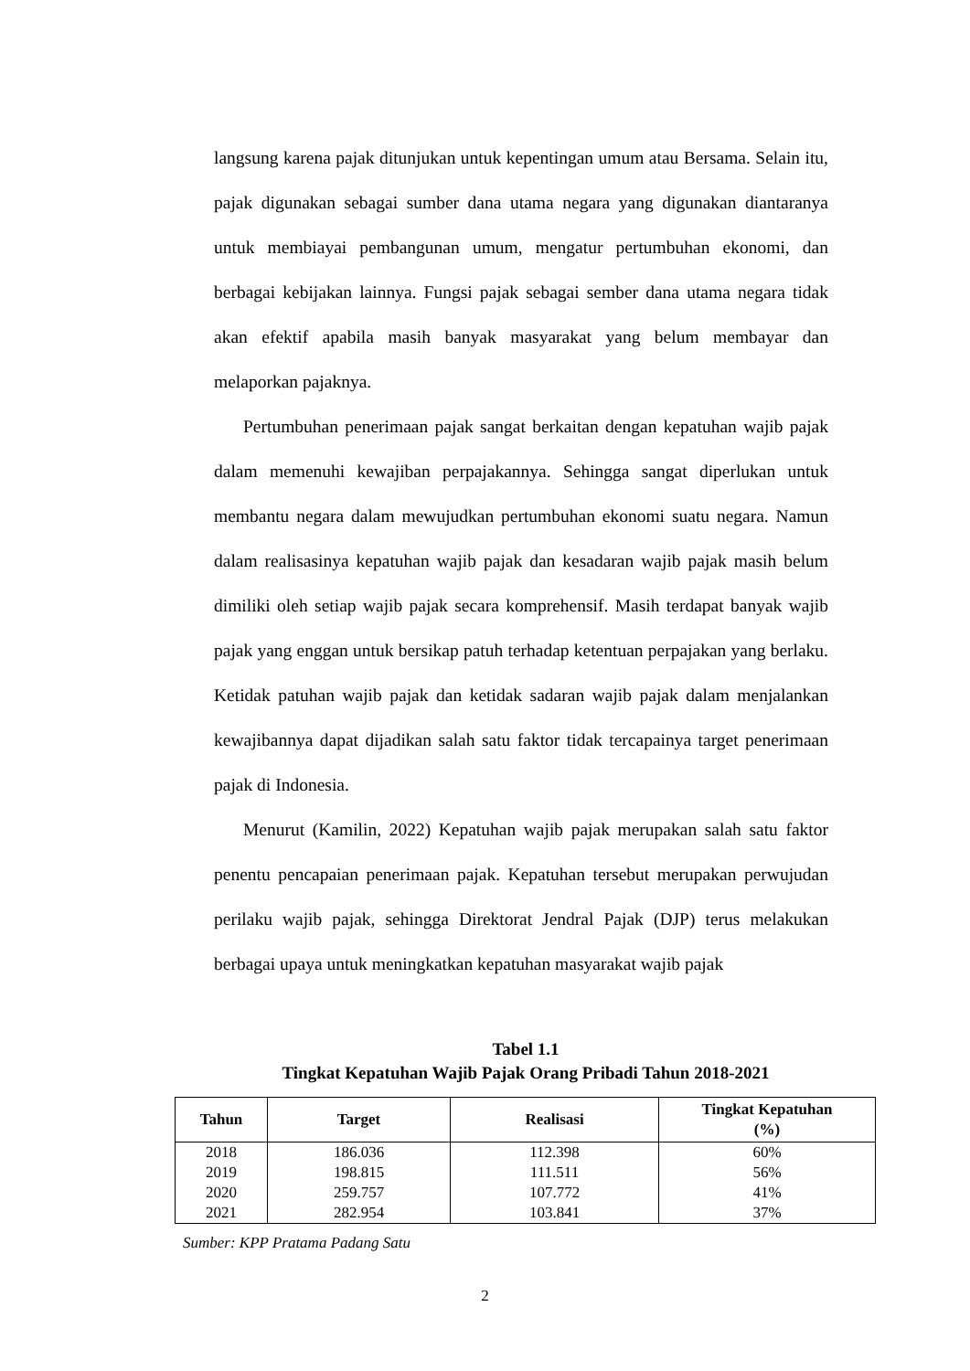langsung karena pajak ditunjukan untuk kepentingan umum atau Bersama. Selain itu, pajak digunakan sebagai sumber dana utama negara yang digunakan diantaranya untuk membiayai pembangunan umum, mengatur pertumbuhan ekonomi, dan berbagai kebijakan lainnya. Fungsi pajak sebagai sember dana utama negara tidak akan efektif apabila masih banyak masyarakat yang belum membayar dan melaporkan pajaknya.
Pertumbuhan penerimaan pajak sangat berkaitan dengan kepatuhan wajib pajak dalam memenuhi kewajiban perpajakannya. Sehingga sangat diperlukan untuk membantu negara dalam mewujudkan pertumbuhan ekonomi suatu negara. Namun dalam realisasinya kepatuhan wajib pajak dan kesadaran wajib pajak masih belum dimiliki oleh setiap wajib pajak secara komprehensif. Masih terdapat banyak wajib pajak yang enggan untuk bersikap patuh terhadap ketentuan perpajakan yang berlaku. Ketidak patuhan wajib pajak dan ketidak sadaran wajib pajak dalam menjalankan kewajibannya dapat dijadikan salah satu faktor tidak tercapainya target penerimaan pajak di Indonesia.
Menurut (Kamilin, 2022) Kepatuhan wajib pajak merupakan salah satu faktor penentu pencapaian penerimaan pajak. Kepatuhan tersebut merupakan perwujudan perilaku wajib pajak, sehingga Direktorat Jendral Pajak (DJP) terus melakukan berbagai upaya untuk meningkatkan kepatuhan masyarakat wajib pajak
Tabel 1.1
Tingkat Kepatuhan Wajib Pajak Orang Pribadi Tahun 2018-2021
| Tahun | Target | Realisasi | Tingkat Kepatuhan (%) |
| --- | --- | --- | --- |
| 2018 | 186.036 | 112.398 | 60% |
| 2019 | 198.815 | 111.511 | 56% |
| 2020 | 259.757 | 107.772 | 41% |
| 2021 | 282.954 | 103.841 | 37% |
Sumber: KPP Pratama Padang Satu
2